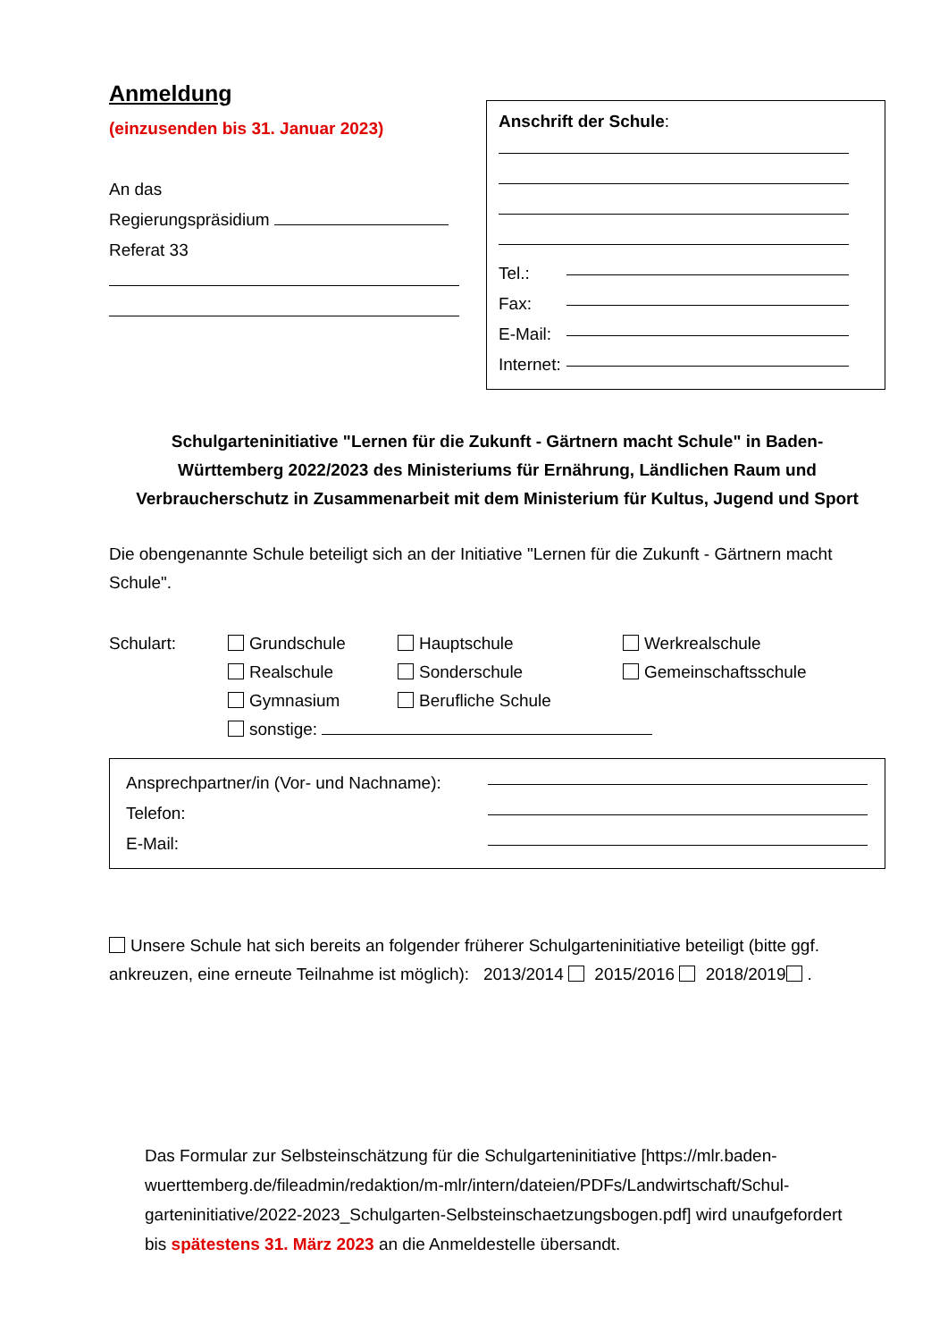Anmeldung
(einzusenden bis 31. Januar 2023)
An das
Regierungspräsidium
Referat 33
Anschrift der Schule:
Tel.:
Fax:
E-Mail:
Internet:
Schulgarteninitiative "Lernen für die Zukunft - Gärtnern macht Schule" in Baden-
Württemberg 2022/2023 des Ministeriums für Ernährung, Ländlichen Raum und
Verbraucherschutz in Zusammenarbeit mit dem Ministerium für Kultus, Jugend und Sport
Die obengenannte Schule beteiligt sich an der Initiative "Lernen für die Zukunft - Gärtnern macht Schule".
Schulart:
Grundschule
Hauptschule
Werkrealschule
Realschule
Sonderschule
Gemeinschaftsschule
Gymnasium
Berufliche Schule
sonstige:
Ansprechpartner/in (Vor- und Nachname):
Telefon:
E-Mail:
Unsere Schule hat sich bereits an folgender früherer Schulgarteninitiative beteiligt (bitte ggf. ankreuzen, eine erneute Teilnahme ist möglich): 2013/2014 2015/2016 2018/2019 .
Das Formular zur Selbsteinschätzung für die Schulgarteninitiative [https://mlr.baden-wuerttemberg.de/fileadmin/redaktion/m-mlr/intern/dateien/PDFs/Landwirtschaft/Schul-garteninitiative/2022-2023_Schulgarten-Selbsteinschaetzungsbogen.pdf] wird unaufgefordert bis spätestens 31. März 2023 an die Anmeldestelle übersandt.